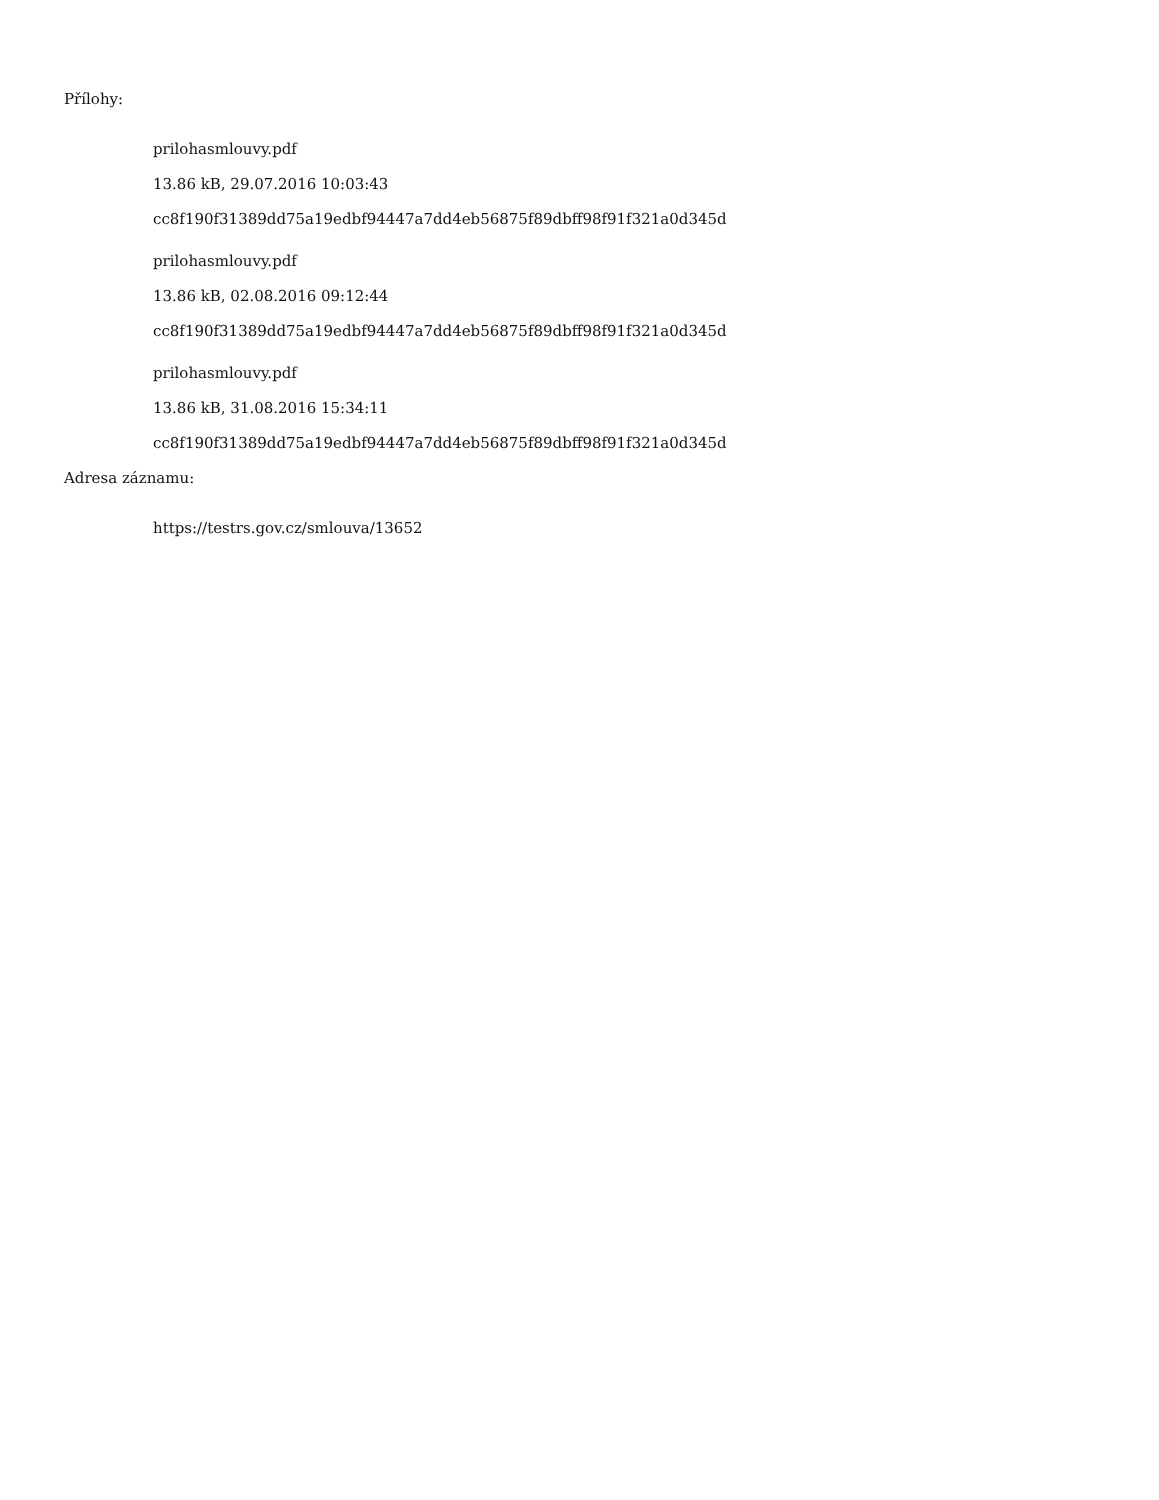Přílohy:
prilohasmlouvy.pdf
13.86 kB, 29.07.2016 10:03:43
cc8f190f31389dd75a19edbf94447a7dd4eb56875f89dbff98f91f321a0d345d
prilohasmlouvy.pdf
13.86 kB, 02.08.2016 09:12:44
cc8f190f31389dd75a19edbf94447a7dd4eb56875f89dbff98f91f321a0d345d
prilohasmlouvy.pdf
13.86 kB, 31.08.2016 15:34:11
cc8f190f31389dd75a19edbf94447a7dd4eb56875f89dbff98f91f321a0d345d
Adresa záznamu:
https://testrs.gov.cz/smlouva/13652